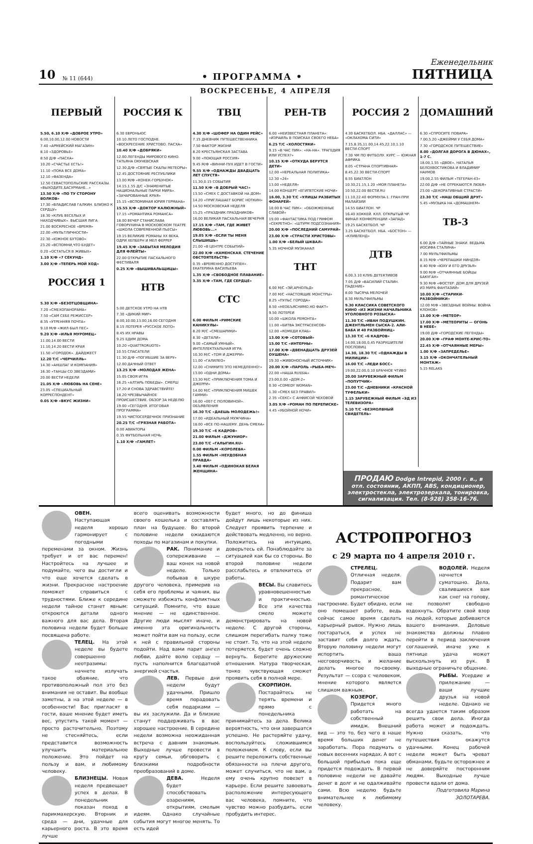10 № 11 (644) • ПРОГРАММА • Еженедельник
ПЯТНИЦА
ВОСКРЕСЕНЬЕ, 4 АПРЕЛЯ
ПЕРВЫЙ
5.50, 6.10 Х/Ф «ДОБРОЕ УТРО»
6.00,10.00,12.00 НОВОСТИ
7.40 «АРМЕЙСКИЙ МАГАЗИН»
8.10 «ЗДОРОВЬЕ»
8.50 Д/Ф «ПАСХА»
10.20 «СЧАСТЬЕ ЕСТЬ!»
11.10 «ПОКА ВСЕ ДОМА»
12.10 «ФАЗЕНДА»
12.50 СЕВАСТОПОЛЬСКИЕ РАССКАЗЫ. «ВЫХОДИТЕ,БАСУРМАНЕ...»
13.50 Х/Ф «ПО ТУ СТОРОНУ ВОЛКОВ»
17.30 «ВЛАДИСЛАВ ГАЛКИН. БЛИЗКО К СЕРДЦУ»
18.30 «КЛУБ ВЕСЕЛЫХ И НАХОДЧИВЫХ». ВЫСШАЯ ЛИГА
21.00 ВОСКРЕСНОЕ «ВРЕМЯ»
22.00 «МУЛЬТЛИЧНОСТИ»
22.30 «ЮЖНОЕ БУТОВО»
23.20 «ВСПОМНИ,ЧТО БУДЕТ»
0.20 «ОСТАТЬСЯ В ЖИВЫХ»
1.10 Х/Ф «7 СЕКУНД»
3.00 Х/Ф «ТЕПЕРЬ МОЙ ХОД»
РОССИЯ 1
5.30 Х/Ф «БЕЗОТЦОВЩИНА»
7.20 «СМЕХОПАНОРАМА»
7.50 «САМ СЕБЕ РЕЖИССЕР»
8.35 «УТРЕННЯЯ ПОЧТА»
9.10 М/Ф «ЖИЛ-БЫЛ ПЕС»
9.20 Х/Ф «ИЛЬЯ МУРОМЕЦ»
11.00,14.00 ВЕСТИ
11.10,14.20 ВЕСТИ КРАЯ
11.50 «ГОРОДОК». ДАЙДЖЕСТ
12.20 Т/С «ЧЕРЧИЛЛЬ»
14.30 «АНШЛАГ И КОМПАНИЯ»
16.30 «ТАНЦЫ СО ЗВЕЗДАМИ»
20.00 ВЕСТИ НЕДЕЛИ
21.05 Х/Ф «ЛЮБОВЬ НА СЕНЕ»
23.05 «СПЕЦИАЛЬНЫЙ КОРРЕСПОНДЕНТ»
0.05 Х/Ф «ВКУС ЖИЗНИ»
РОССИЯ К
6.30 ЕВРОНЬЮС
10.10 ЛЕТО ГОСПОДНЕ. «ВОСКРЕСЕНИЕ ХРИСТОВО. ПАСХА»
10.40 Х/Ф «ДОБРЯКИ»
12.00 ЛЕГЕНДЫ МИРОВОГО КИНО. ТАТЬЯНА ОКУНЕВСКАЯ
12.30 Д/Ф «СВЯТЫЕ СКАЛЫ МЕТЕОРЫ»
12.45 ДОСТОЯНИЕ РЕСПУБЛИКИ
13.00 М/Ф «КОНЕК-ГОРБУНОК»
14.15,1.55 Д/С «ЗНАМЕНИТЫЕ НАЦИОНАЛЬНЫЕ ПАРКИ МИРА». «ЗАЧАРОВАННЫЕ КРАЯ»
15.15 «ВСПОМИНАЯ ЮРИЯ ГЕРМАНА»
15.55 Х/Ф «ДОКТОР КАЛЮЖНЫЙ»
17.15 «РОМАНТИКА РОМАНСА»
18.00 ВЕЧЕР СТАНИСЛАВА ГОВОРУХИНА В МОСКОВСКОМ ТЕАТРЕ «ШКОЛА СОВРЕМЕННОЙ ПЬЕСЫ»
19.15 ВЕЛИКИЕ РОМАНЫ XX ВЕКА. ОДРИ ХЕПБЕРН И МЕЛ ФЕРРЕР
19.45 Х/Ф «ЗАБЫТАЯ МЕЛОДИЯ ДЛЯ ФЛЕЙТЫ»
22.00 ОТКРЫТИЕ ПАСХАЛЬНОГО ФЕСТИВАЛЯ
0.25 Х/Ф «ВЫШИВАЛЬЩИЦЫ»
НТВ
5.00 ДЕТСКОЕ УТРО НА НТВ
7.30 «ДИКИЙ МИР»
8.00,10.00,13.00,16.00 СЕГОДНЯ
8.15 ЛОТЕРЕЯ «РУССКОЕ ЛОТО»
8.45 ИХ НРАВЫ
9.25 ЕДИМ ДОМА
10.20 «QUATTRORUOTE»
10.55 СПАСАТЕЛИ
11.30 Д/Ф «ПОГИБШИЕ ЗА ВЕРУ»
12.00 ДАЧНЫЙ ОТВЕТ
13.25 Х/Ф «МОЛОДАЯ ЖЕНА»
15.05 СВОЯ ИГРА
16.25 «АЛТАРЬ ПОБЕДЫ». СМЕРШ
17.20 И СНОВА ЗДРАВСТВУЙТЕ!
18.20 ЧРЕЗВЫЧАЙНОЕ ПРОИСШЕСТВИЕ. ОБЗОР ЗА НЕДЕЛЮ
19.00 «СЕГОДНЯ. ИТОГОВАЯ ПРОГРАММА»
19.55 ЧИСТОСЕРДЕЧНОЕ ПРИЗНАНИЕ
20.25 Т/С «ГРЯЗНАЯ РАБОТА»
0.00 АВИАТОРЫ
0.35 ФУТБОЛЬНАЯ НОЧЬ
1.10 Х/Ф «ГАМЛЕТ»
ТВЦ
4.30 Х/Ф «ШОФЕР НА ОДИН РЕЙС»
7.15 ДНЕВНИК ПУТЕШЕСТВЕННИКА
7.50 ФАКТОР ЖИЗНИ
8.20 КРЕСТЬЯНСКАЯ ЗАСТАВА
9.00 «ПОЮЩАЯ РОССИЯ»
9.45 М/Ф «ВИННИ-ПУХ ИДЕТ В ГОСТИ»
9.55 Х/Ф «ОДНАЖДЫ ДВАДЦАТЬ ЛЕТ СПУСТЯ»
11.30,0.15 СОБЫТИЯ
11.50 Х/Ф «В ДОБРЫЙ ЧАС!»
13.50 «СМЕХ С ДОСТАВКОЙ НА ДОМ»
14.20 «ПРИГЛАШАЕТ БОРИС НОТКИН»
14.50 МОСКОВСКАЯ НЕДЕЛЯ
15.25 «ПРАЗДНИК ПРАЗДНИКОВ»
16.00 ВЕЛИКАЯ ПАСХАЛЬНАЯ ВЕЧЕРНЯ
17.15 Х/Ф «ТАМ, ГДЕ ЖИВЕТ ЛЮБОВЬ...»
19.05 Х/Ф «ЕСЛИ ТЫ МЕНЯ СЛЫШИШЬ»
21.00 «В ЦЕНТРЕ СОБЫТИЙ»
22.00 Х/Ф «КАМЕНСКАЯ. СТЕЧЕНИЕ ОБСТОЯТЕЛЬСТВ»
0.35 «ВРЕМЕННО ДОСТУПЕН». ЕКАТЕРИНА ВАСИЛЬЕВА
1.35 Х/Ф «СВОБОДНОЕ ПЛАВАНИЕ»
3.35 Х/Ф «ТАМ, ГДЕ СЕРДЦЕ»
СТС
6.00 ФИЛЬМ «РИМСКИЕ КАНИКУЛЫ»
8.20 М/С «СМЕШАРИКИ»
8.30 «ДЕТАЛИ»
9.00 «САМЫЙ УМНЫЙ». ИНТЕЛЛЕКТУАЛЬНАЯ ИГРА
10.30 М/С «ТОМ И ДЖЕРРИ»
11.00 «ГАЛИЛЕО»
12.00 «СНИМИТЕ ЭТО НЕМЕДЛЕННО!»
13.00 «ОДНИ ДОМА»
13.30 М/С «ПРИКЛЮЧЕНИЯ ТОМА И ДЖЕРРИ»
14.00 М/С «ПРИКЛЮЧЕНИЯ МИШЕК ГАММИ»
16.00 «007 С ПОЛОВИНОЙ». ОБЪЯВЛЕНИЯ
16.30 Т/С «ДАЕШЬ МОЛОДЕЖЬ!»
17.00 «ИДЕАЛЬНЫЙ МУЖЧИНА»
18.00 «ВСЕ ПО-НАШЕМУ. ДЕНЬ СМЕХА»
19.30 Т/С «6 КАДРОВ»
21.00 ФИЛЬМ «ДЖУНИОР»
23.00 Т/С «ГАЛЫГИН.RU»
0.00 ФИЛЬМ «КОРОЛЕВА»
1.55 ФИЛЬМ «НЕУДОБНАЯ ПРАВДА»
3.40 ФИЛЬМ «ОДИНОКАЯ БЕЛАЯ ЖЕНЩИНА»
РЕН-ТВ
6.00 «НЕИЗВЕСТНАЯ ПЛАНЕТА»: «ИЗРАИЛЬ В ПОИСКАХ СВОЕГО НЕБА»
6.25 Т/С «ХОЛОСТЯКИ»
9.15 «В ЧАС ПИК»: «НА-НА». ТРАГЕДИЯ ИЛИ УСПЕХ?»
10.15 Х/Ф «ОТКУДА БЕРУТСЯ ДЕТИ»
12.00 «НЕРЕАЛЬНАЯ ПОЛИТИКА»
12.30 «24»
13.00 «НЕДЕЛЯ»
14.00 КОНЦЕРТ «ЕГИПЕТСКИЕ НОЧИ»
16.00, 3.30 Т/С «УЛИЦЫ РАЗБИТЫХ ФОНАРЕЙ»
18.00 В ЧАС ПИК»: «ОБОЖЖЕННЫЕ СЛАВОЙ»
19.00 «ФАНТАСТИКА ПОД ГРИФОМ «СЕКРЕТНО»: «ШТУРМ ПОДСОЗНАНИЯ»
20.00 Х/Ф «ПОСЛЕДНИЙ САМУРАЙ»
23.00 Х/Ф «СТРАСТИ ХРИСТОВЫ»
1.00 Х/Ф «БЕЛЫЙ ШКВАЛ»
5.35 НОЧНОЙ МУЗКАНАЛ
ТНТ
6.00 М/С «ЭЙ,АРНОЛЬД»
7.00 М/С «НАСТОЯЩИЕ МОНСТРЫ»
8.25 «ПУЛЬС ГОРОДА»
8.50 «НЕОБЪЯСНИМО,НО ФАКТ»
9.50 ЛОТЕРЕИ
10.00 «ШКОЛА РЕМОНТА»
11.00 «БИТВА ЭКСТРАСЕНСОВ»
12.00 «КОМЕДИ КЛАБ»
13.00 Х/Ф «СОТОВЫЙ»
15.00 Т/С «ИНТЕРНЫ»
17.00 Х/Ф «ДВЕНАДЦАТЬ ДРУЗЕЙ ОУШЕНА»
19.30 «ЖИВОНОСНЫЙ ИСТОЧНИК»
20.00 Х/Ф «ПАРОЛЬ «РЫБА-МЕЧ»
22.00 «НАША RUSSIA»
23.00,0.00 «ДОМ-2»
0.30 «COMEDY WOMAN»
1.30 «СМЕХ БЕЗ ПРАВИЛ»
2.35 «СЕКС» С АНФИСОЙ ЧЕХОВОЙ
3.05 Х/Ф «РОМАН ПО ПЕРЕПИСКЕ»
4.45 «УБОЙНОЙ НОЧИ»
РОССИЯ 2
4.30 БАСКЕТБОЛ. НБА. «ДАЛЛАС» — «ОКЛАХОМА СИТИ»
7.15,8.35,11.00,14.45,22.10,1.10 ВЕСТИ-СПОРТ
7.30 ЧМ ПО ФУТБОЛУ. КУРС — ЮЖНАЯ АФРИКА
8.05 «СТРАНА СПОРТИВНАЯ»
8.45,22.30 ВЕСТИ-СПОРТ
8.55 БИАТЛОН
10.30,21.15,1.20 «МОЯ ПЛАНЕТА»
10.50,22.00 ВЕСТИ.RU
11.10,22.40 ФОРМУЛА-1. ГРАН-ПРИ МАЛАЙЗИИ
14.55 БИАТЛОН. ЧР
16.40 ХОККЕЙ. КХЛ. ОТКРЫТЫЙ ЧР. ФИНАЛ КОНФЕРЕНЦИИ «ЗАПАД»
19.25 БАСКЕТБОЛ. ЧР
3.25 БАСКЕТБОЛ. НБА. «БОСТОН» — «КЛИВЛЕНД»
ДТВ
6.00,3.10 КЛУБ ДЕТЕКТИВОВ
7.05 Д/Ф «ВАСИЛИЙ СТАЛИН. ПАДЕНИЕ»
8.00 ТЫСЯЧА МЕЛОЧЕЙ
8.30 МУЛЬТФИЛЬМЫ
9.30 КЛАССИКА СОВЕТСКОГО КИНО «ИЗ ЖИЗНИ НАЧАЛЬНИКА УГОЛОВНОГО РОЗЫСКА»
11.30 Т/С «ИВАН ПОДУШКИН. ДЖЕНТЛЬМЕН СЫСКА-2. АЛИ-БАБА И 40 РАЗБОЙНИЦ»
13.30 Т/С «6 КАДРОВ»
14.00,18.00,0.45 РАЗРУШИТЕЛИ ПОСЛОВИЦ
14.30, 18.30 Т/С «ОДНАЖДЫ В МИЛИЦИИ»
16.00 Т/С «ЛЕДИ БОСС»
19.00,22.00,0.10 БРАЧНОЕ ЧТИВО
20.00 ЗАРУБЕЖНЫЙ ФИЛЬМ «ПОПУТЧИК»
23.00 Т/С «ДНЕВНИКИ «КРАСНОЙ ТУФЕЛЬКИ»
1.15 ЗАРУБЕЖНЫЙ ФИЛЬМ «ЭД ИЗ ТЕЛЕВИЗОРА»
5.10 Т/С «БЕЗМОЛВНЫЙ СВИДЕТЕЛЬ»
ДОМАШНИЙ
6.30 «СПРОСИТЕ ПОВАРА»
7.00,5.20 «ДЖЕЙМИ У СЕБЯ ДОМА»
7.30 «ГОРОДСКОЕ ПУТЕШЕСТВИЕ»
8.00 «ДОЛГАЯ ДОРОГА В ДЮНАХ», 1-7 С.
18.00,1.55 «ДВОЕ». НАТАЛЬЯ БЕЛОХВОСТИКОВА И ВЛАДИМИР НАУМОВ
19.00,2.55 ФИЛЬМ «ТЕГЕРАН-43»
22.00 Д/Ф «НЕ ОТРЕКАЮТСЯ ЛЮБЯ»
23.00 «ДЕКОРАТИВНЫЕ СТРАСТИ»
23.30 Т/С «НАШ ОБЩИЙ ДРУГ»
5.45 «МУЗЫКА НА «ДОМАШНЕМ»
ТВ-3
6.00 Д/Ф «ТАЙНЫЕ ЗНАКИ. ВЕДЬМА ИОСИФА СТАЛИНА»
7.00 МУЛЬТФИЛЬМЫ
8.15 М/Ф «ЧЕРЕПАШКИ НИНДЗЯ»
8.40 М/Ф «ЮХУ И ЕГО ДРУЗЬЯ»
9.00 М/Ф «ОТЧАЯННЫЕ БОЙЦЫ БАКУГАН»
9.30 М/Ф «ФОСТЕР: ДОМ ДЛЯ ДРУЗЕЙ ИЗ МИРА ФАНТАЗИЙ»
10.00 Х/Ф «СТАРИКИ-РАЗБОЙНИКИ»
12.00 М/Ф «ЗВЕЗДНЫЕ ВОЙНЫ: ВОЙНА КЛОНОВ»
13.00 Х/Ф «МЕТЕОР»
17.00 Х/Ф «МЕТЕОРИТЫ — ОГОНЬ В НЕБЕ»
19.00 Д/Ф «ГОРОДСКИЕ ЛЕГЕНДЫ»
20.00 Х/Ф «ГРАФ МОНТЕ-КРИС-ТО»
22.45 Х/Ф «ОТЧАЯННЫЕ МЕРЫ»
1.00 Х/Ф «ЗАПРЕДЕЛЬЕ»
3.15 Х/Ф «ОКОНЧАТЕЛЬНЫЙ МОНТАЖ»
5.15 RELAKS
ПРОДАЮ Dodge Intrepid, 2000 г. в., в отл. состоянии, АКПП, ABS, кондиционер, электростекла, электрозеркала, тонировка, сигнализация. Тел. (8-928) 358-16-76.
ОВЕН. Наступающая неделя хорошо гармонирует с погодными переменами за окном. Жизнь требует и от вас перемен! Настройтесь на лучшее и подумайте, чего вы достигли и что еще хочется сделать в жизни. Прекрасное настроение поможет справиться с трудностями. Ближе к середине недели тайное станет явным: откроются детали одного важного для вас дела. Вторая половина недели будет больше посвящена работе.
ТЕЛЕЦ. На этой неделе вы будете совершенно неотразимы: начнете излучать такое обаяние, что противоположный пол это без внимания не оставит. Вы вообще заметны, а на этой неделе — в особенности! Вас пригласят в гости, ваше мнение будет иметь вес, упустить такой момент — просто расточительно. Поэтому не стесняйтесь, если представится возможность улучшить материальное положение. Это пойдет на пользу и вам, и любимому человеку.
БЛИЗНЕЦЫ. Новая неделя предвещает успех в делах. В понедельник показан поход в парикмахерскую. Вторник и среда — дни, удачные для карьерного роста. В это время лучше
всего оценивать возможности своего кошелька и составлять план на будущее. Во второй половине недели ожидаются походы по магазинам и покупки.
РАК. Понимание и сопереживание — ваш конек на новой неделе. Только побывав в шкуре другого человека, примерив на себя его проблемы и чаяния, вы сможете избежать конфликтных ситуаций. Помните, что ваше мнение — не единственное. Другие люди мыслят иначе, и именно эта оригинальность может пойти вам на пользу, если к ней с правильной стороны подойти. Над вами парит ангел любви, дайте волю сердцу — пусть наполнится благодатной энергией счастья.
ЛЕВ. Первые дни недели будут удачными. Пришло время порадовать себя подарками — вы их заслужили. Да и близкие станут поддерживать в вас хорошее настроение. В середине недели возможна неожиданная встреча с давним знакомым. Выходные лучше провести в кругу семьи, обговорить с близкими подробности преобразований в доме.
ДЕВА. Неделя будет способствовать озарениям, открытиям, смелым идеям. Однако случайные события могут многое менять. То есть идей
будет много, но до финиша дойдут лишь некоторые из них. Следует проявить терпение и действовать медленно, но верно. Положитесь на интуицию, доверьтесь ей. Понаблюдайте за ситуацией как бы со стороны. Во второй половине недели расслабьтесь и отвлекитесь от работы.
ВЕСЫ. Вы славитесь уравновешенностью и практичностью. Все эти качества смело можете демонстрировать на новой неделе. С другой стороны, слишком перегибать палку тоже не стоит. То, что на этой неделе потеряется, будет очень сложно вернуть. Берегите дружеские отношения. Натура творческая, тонко чувствующая сможет проявить себя в полной мере.
СКОРПИОН. Постарайтесь не терять времени и прямо с понедельника принимайтесь за дела. Велика вероятность, что они завершатся успешно. Не растеряйте удачу, воспользуйтесь сложившимся положением. К слову, если вы решите переложить собственные обязанности на плечи другого, может случиться, что не вам, а ему очень крупно повезет в карьере. Если решите завоевать расположение интересующего вас человека, помните, что чувство можно разбудить, если пробудить интерес.
АСТРОПРОГНОЗ
с 29 марта по 4 апреля 2010 г.
СТРЕЛЕЦ. Отличная неделя. Подарит вам прекрасное, романтическое настроение. Будет обидно, если оно помешает работе, ведь сейчас самое время сделать карьерный рывок. Нужно лишь постараться, и успех не заставит себя долго ждать. Вторую половину недели могут испортить ваша несговорчивость и желание делать многое по-своему. Результат — ссора с человеком, мнение которого является слишком важным.
КОЗЕРОГ. Придется много работать на собственный имидж. Внешний вид — это то, без чего в наше время больших денег не заработать. Пора подумать о новых весенних нарядах. А вот с большой прибылью пока еще придется подождать. В первой половине недели не давайте денег в долг и не одалживайте сами. Всю неделю будьте внимательнее к любимому человеку.
ВОДОЛЕЙ. Неделя начнется суматошно. Дела, свалившиеся вам как снег на голову, не позволят свободно вздохнуть. Обратите свой взор на людей, которые добиваются вашего внимания. Деловые знакомства должны плавно перейти в период заключения соглашений, иначе уже к пятнице удача может выскользнуть из рук. В выходные ограничьте общение.
РЫБЫ. Усердие и прилежание — ваши лучшие друзья на новой неделе. Однако не всегда удается таким образом решить свои дела. Иногда работа может и подождать. Нужно сказать, что путешествия окажутся удачными. Конец рабочей недели может быть чреват обманами, будьте осторожнее и не доверяйте посторонним людям. Выходные лучше провести вдали от дома.
Подготовила Марина ЗОЛОТАРЕВА.